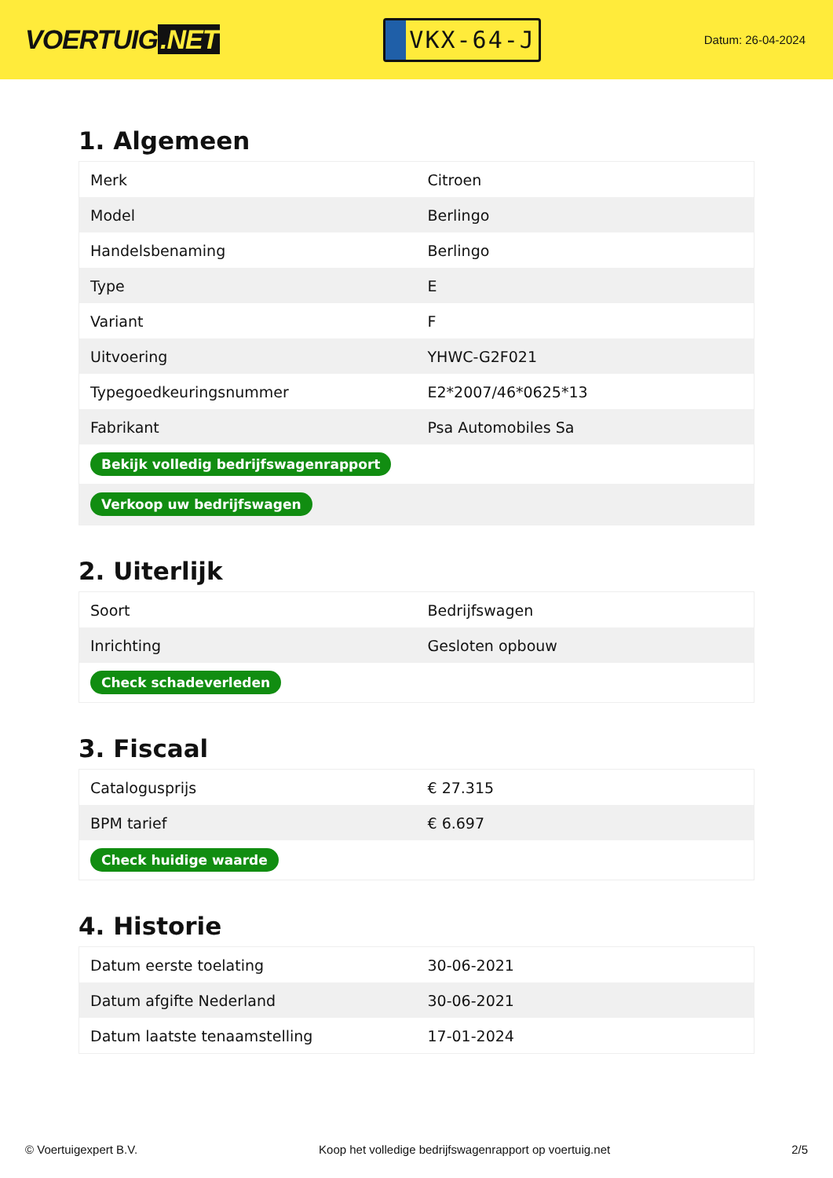VOERTUIG.NET
VKX-64-J
Datum: 26-04-2024
1. Algemeen
| Merk | Citroen |
| Model | Berlingo |
| Handelsbenaming | Berlingo |
| Type | E |
| Variant | F |
| Uitvoering | YHWC-G2F021 |
| Typegoedkeuringsnummer | E2*2007/46*0625*13 |
| Fabrikant | Psa Automobiles Sa |
| Bekijk volledig bedrijfswagenrapport | |
| Verkoop uw bedrijfswagen | |
2. Uiterlijk
| Soort | Bedrijfswagen |
| Inrichting | Gesloten opbouw |
| Check schadeverleden | |
3. Fiscaal
| Catalogusprijs | € 27.315 |
| BPM tarief | € 6.697 |
| Check huidige waarde | |
4. Historie
| Datum eerste toelating | 30-06-2021 |
| Datum afgifte Nederland | 30-06-2021 |
| Datum laatste tenaamstelling | 17-01-2024 |
© Voertuigexpert B.V. Koop het volledige bedrijfswagenrapport op voertuig.net 2/5